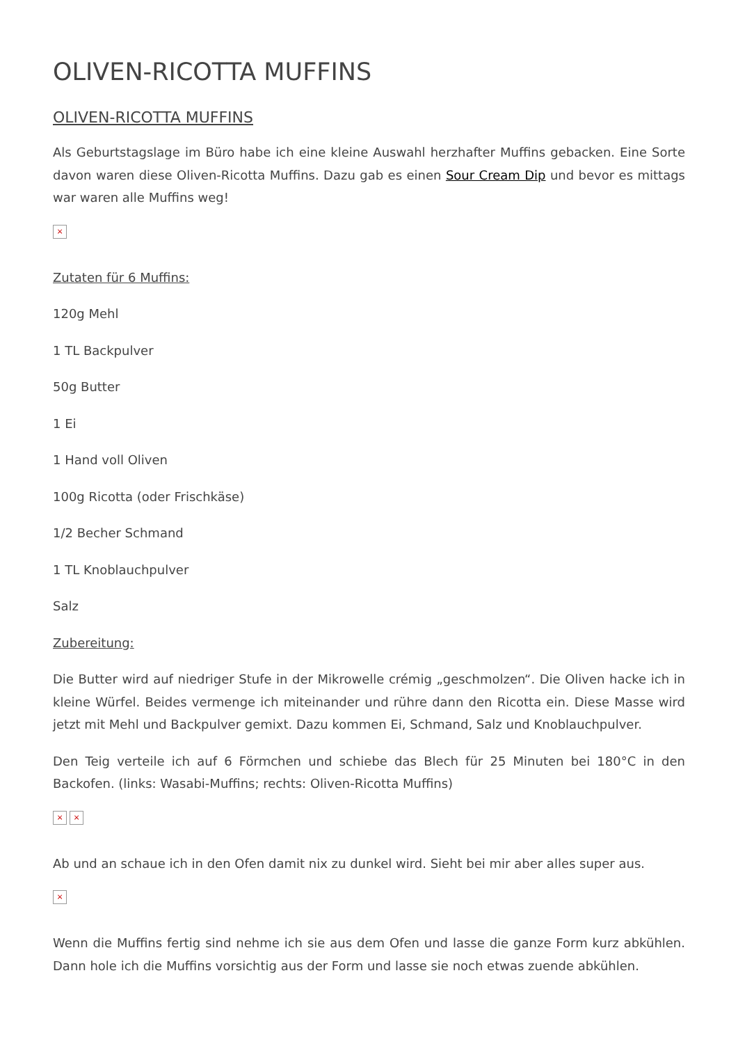OLIVEN-RICOTTA MUFFINS
OLIVEN-RICOTTA MUFFINS
Als Geburtstagslage im Büro habe ich eine kleine Auswahl herzhafter Muffins gebacken. Eine Sorte davon waren diese Oliven-Ricotta Muffins. Dazu gab es einen Sour Cream Dip und bevor es mittags war waren alle Muffins weg!
×
Zutaten für 6 Muffins:
120g Mehl
1 TL Backpulver
50g Butter
1 Ei
1 Hand voll Oliven
100g Ricotta (oder Frischkäse)
1/2 Becher Schmand
1 TL Knoblauchpulver
Salz
Zubereitung:
Die Butter wird auf niedriger Stufe in der Mikrowelle crémig „geschmolzen“. Die Oliven hacke ich in kleine Würfel. Beides vermenge ich miteinander und rühre dann den Ricotta ein. Diese Masse wird jetzt mit Mehl und Backpulver gemixt. Dazu kommen Ei, Schmand, Salz und Knoblauchpulver.
Den Teig verteile ich auf 6 Förmchen und schiebe das Blech für 25 Minuten bei 180°C in den Backofen. (links: Wasabi-Muffins; rechts: Oliven-Ricotta Muffins)
× ×
Ab und an schaue ich in den Ofen damit nix zu dunkel wird. Sieht bei mir aber alles super aus.
×
Wenn die Muffins fertig sind nehme ich sie aus dem Ofen und lasse die ganze Form kurz abkühlen. Dann hole ich die Muffins vorsichtig aus der Form und lasse sie noch etwas zuende abkühlen.